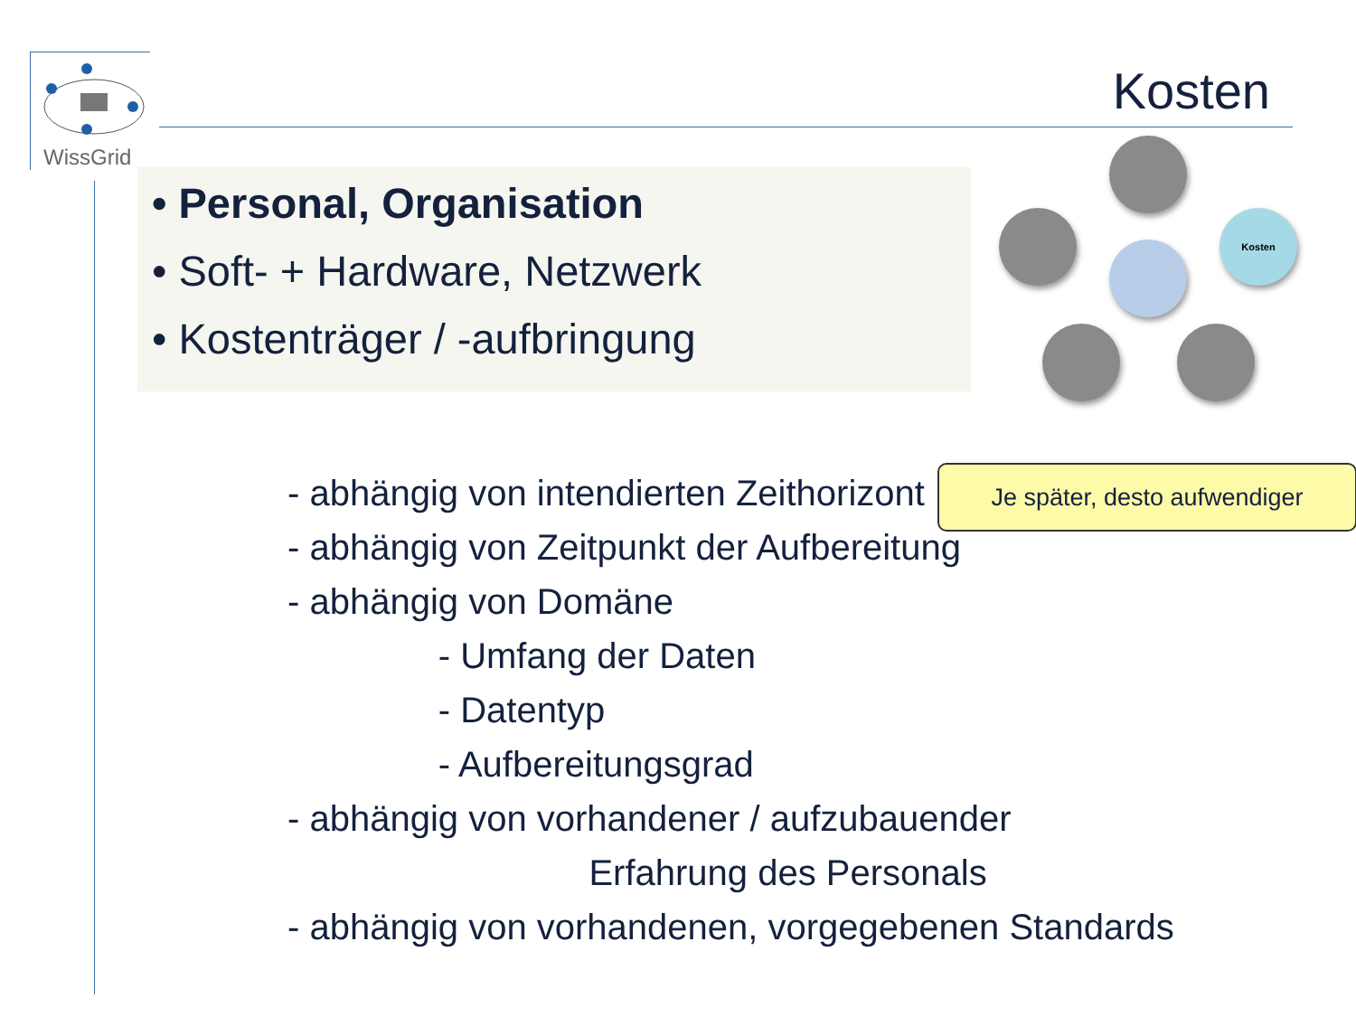WissGrid
Kosten
• Personal, Organisation
• Soft- + Hardware, Netzwerk
• Kostenträger / -aufbringung
Kosten
- abhängig von intendierten Zeithorizont
- abhängig von Zeitpunkt der Aufbereitung
- abhängig von Domäne
- Umfang der Daten
- Datentyp
- Aufbereitungsgrad
- abhängig von vorhandener / aufzubauender
Erfahrung des Personals
- abhängig von vorhandenen, vorgegebenen Standards
Je später, desto aufwendiger